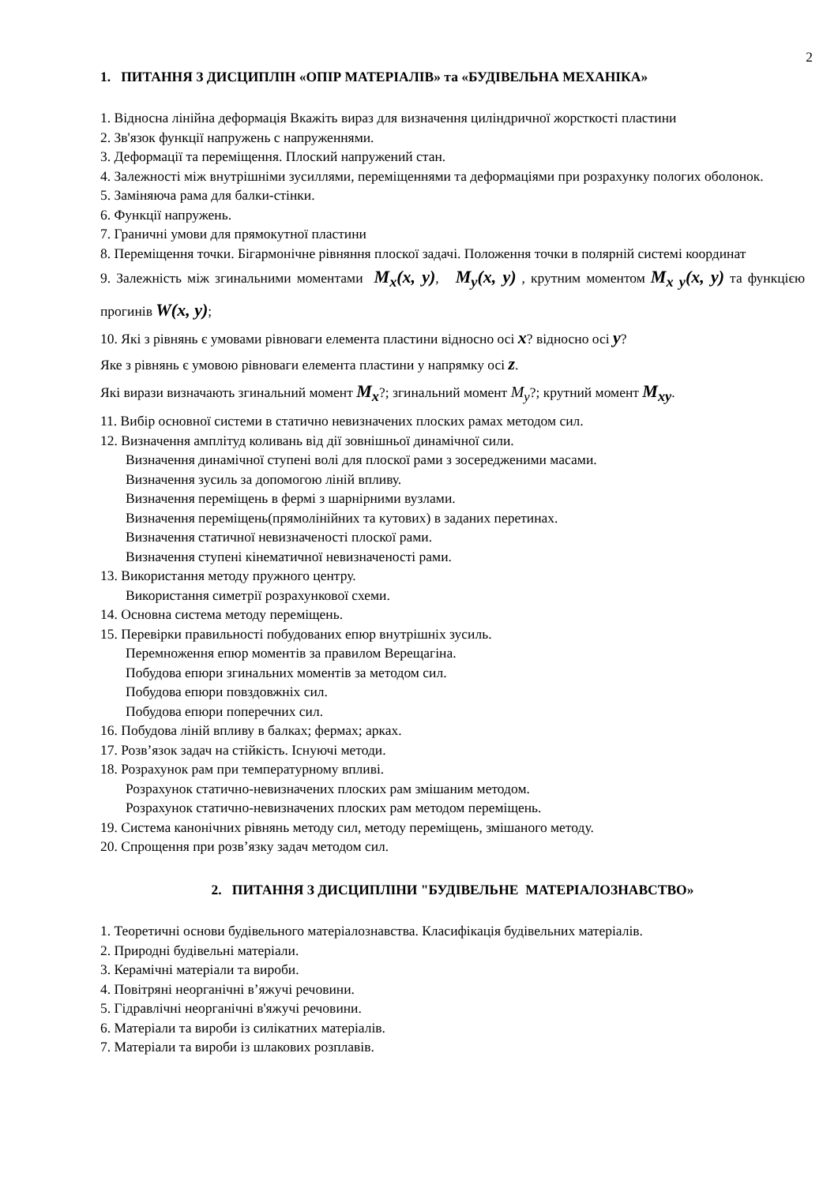2
1. ПИТАННЯ З ДИСЦИПЛІН «ОПІР МАТЕРІАЛІВ» та «БУДІВЕЛЬНА МЕХАНІКА»
1. Відносна лінійна деформація Вкажіть вираз для визначення циліндричної жорсткості пластини
2. Зв'язок функції напружень с напруженнями.
3. Деформації та переміщення. Плоский напружений стан.
4. Залежності між внутрішніми зусиллями, переміщеннями та деформаціями при розрахунку пологих оболонок.
5. Заміняюча рама для балки-стінки.
6. Функції напружень.
7. Граничні умови для прямокутної пластини
8. Переміщення точки. Бігармонічне рівняння плоскої задачі. Положення точки в полярній системі координат
9. Залежність між згинальними моментами M<sub>x</sub>(x, y), M<sub>y</sub>(x, y) , крутним моментом M<sub>x y</sub>(x, y) та функцією прогинів W(x, y);
10. Які з рівнянь є умовами рівноваги елемента пластини відносно осі x? відносно осі y?
Яке з рівнянь є умовою рівноваги елемента пластини у напрямку осі z.
Які вирази визначають згинальний момент M<sub>x</sub>?; згинальний момент M<sub>y</sub>?; крутний момент M<sub>xy</sub>.
11. Вибір основної системи в статично невизначених плоских рамах методом сил.
12. Визначення амплітуд коливань від дії зовнішньої динамічної сили.
Визначення динамічної ступені волі для плоскої рами з зосередженими масами.
Визначення зусиль за допомогою ліній впливу.
Визначення переміщень в фермі з шарнірними вузлами.
Визначення переміщень(прямолінійних та кутових) в заданих перетинах.
Визначення статичної невизначеності плоскої рами.
Визначення ступені кінематичної невизначеності рами.
13. Використання методу пружного центру.
Використання симетрії розрахункової схеми.
14. Основна система методу переміщень.
15. Перевірки правильності побудованих епюр внутрішніх зусиль.
Перемноження епюр моментів за правилом Верещагіна.
Побудова епюри згинальних моментів за методом сил.
Побудова епюри повздовжніх сил.
Побудова епюри поперечних сил.
16. Побудова ліній впливу в балках; фермах; арках.
17. Розв’язок задач на стійкість. Існуючі методи.
18. Розрахунок рам при температурному впливі.
Розрахунок статично-невизначених плоских рам змішаним методом.
Розрахунок статично-невизначених плоских рам методом переміщень.
19. Система канонічних рівнянь методу сил, методу переміщень, змішаного методу.
20. Спрощення при розв’язку задач методом сил.
2. ПИТАННЯ З ДИСЦИПЛІНИ "БУДІВЕЛЬНЕ МАТЕРІАЛОЗНАВСТВО»
1. Теоретичні основи будівельного матеріалознавства. Класифікація будівельних матеріалів.
2. Природні будівельні матеріали.
3. Керамічні матеріали та вироби.
4. Повітряні неорганічні в’яжучі речовини.
5. Гідравлічні неорганічні в'яжучі речовини.
6. Матеріали та вироби із силікатних матеріалів.
7. Матеріали та вироби із шлакових розплавів.